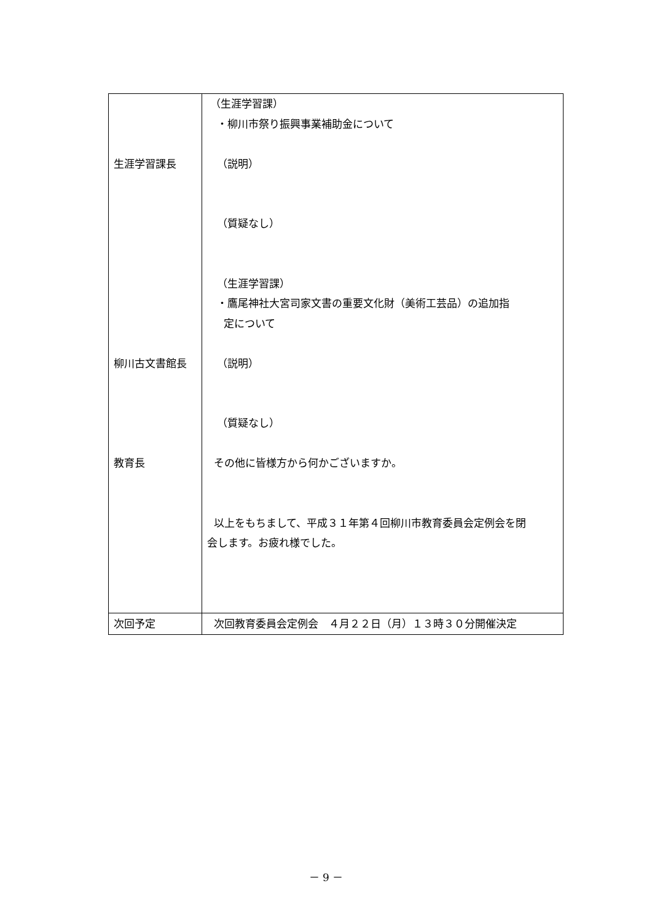| 生涯学習課長 柳川古文書館長 教育長 | （生涯学習課） ・柳川市祭り振興事業補助金について （説明） （質疑なし） （生涯学習課） ・鷹尾神社大宮司家文書の重要文化財（美術工芸品）の追加指 定について （説明） （質疑なし） その他に皆様方から何かございますか。 以上をもちまして、平成３１年第４回柳川市教育委員会定例会を閉 会します。お疲れ様でした。 |
| 次回予定 | 次回教育委員会定例会 ４月２２日（月）１３時３０分開催決定 |
－ 9 －